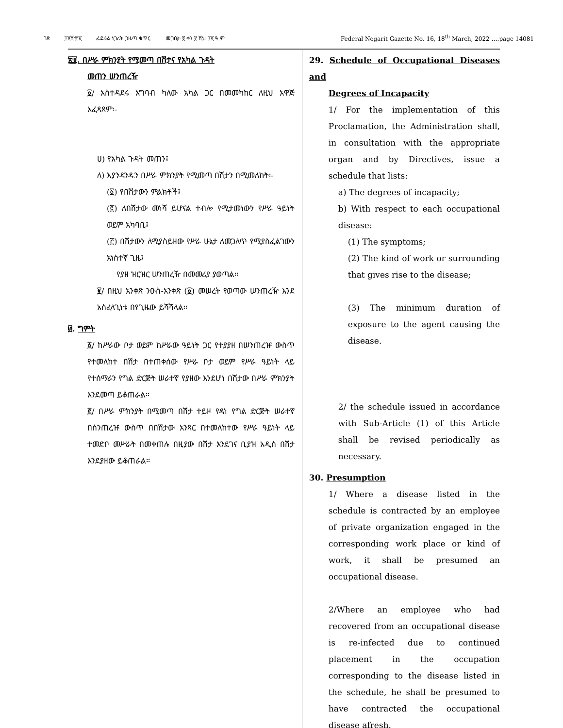ገጽ ፲፬ሺ፹፩ ፌደራል ነጋሪት ጋዜጣ ቁጥር መጋቢት ፱ ቀን ፪ ሺህ ፲፬ ዓ.ም Federal Negarit Gazette No. 16, 18<sup>th</sup> March, 2022 ….page 14081
፳፱. በሥራ ምክንያት የሚመጣ በሽታና የአካል ጉዳት
መጠን ሠንጠረዥ
፩/ አስተዳደሩ አግባብ ካለው አካል ጋር በመመካከር ለዚህ አዋጅ አፈጻጸም፡-
ሀ) የአካል ጉዳት መጠን፤
ለ) እያንዳንዱን በሥራ ምክንያት የሚመጣ በሽታን በሚመለከት፡-
(፩) የበሽታውን ምልክቶች፤
(፪) ለበሽታው መነሻ ይሆናል ተብሎ የሚታመነውን የሥራ ዓይነት ወይም አካባቢ፤
(፫) በሽታውን ለሚያስይዘው የሥራ ሁኔታ ለመጋለጥ የሚያስፈልገውን አነስተኛ ጊዜ፤
የያዘ ዝርዝር ሠንጠረዥ በመመሪያ ያወጣል፡፡
፪/ በዚህ አንቀጽ ንዑስ-አንቀጽ (፩) መሠረት የወጣው ሠንጠረዥ እንደ አስፈላጊነቱ በየጊዜው ይሻሻላል፡፡
፴. ግምት
፩/ ከሥራው ቦታ ወይም ከሥራው ዓይነት ጋር የተያያዘ በሠንጠረዡ ውስጥ የተመለከተ በሽታ በተጠቀሰው የሥራ ቦታ ወይም የሥራ ዓይነት ላይ የተሰማራን የግል ድርጅት ሠራተኛ የያዘው እንደሆነ በሽታው በሥራ ምክንያት እንደመጣ ይቆጠራል፡፡
፪/ በሥራ ምክንያት በሚመጣ በሽታ ተይዞ የዳነ የግል ድርጅት ሠራተኛ በሰንጠረዡ ውስጥ በበሽታው አንጻር በተመለከተው የሥራ ዓይነት ላይ ተመድቦ መሥራት በመቀጠሉ በዚያው በሽታ እንደገና ቢያዝ አዲስ በሽታ እንደያዘው ይቆጠራል፡፡
29. Schedule of Occupational Diseases and
Degrees of Incapacity
1/ For the implementation of this Proclamation, the Administration shall, in consultation with the appropriate organ and by Directives, issue a schedule that lists:
a) The degrees of incapacity;
b) With respect to each occupational disease:
(1) The symptoms;
(2) The kind of work or surrounding that gives rise to the disease;
(3) The minimum duration of exposure to the agent causing the disease.
2/ the schedule issued in accordance with Sub-Article (1) of this Article shall be revised periodically as necessary.
30. Presumption
1/ Where a disease listed in the schedule is contracted by an employee of private organization engaged in the corresponding work place or kind of work, it shall be presumed an occupational disease.
2/Where an employee who had recovered from an occupational disease is re-infected due to continued placement in the occupation corresponding to the disease listed in the schedule, he shall be presumed to have contracted the occupational disease afresh.